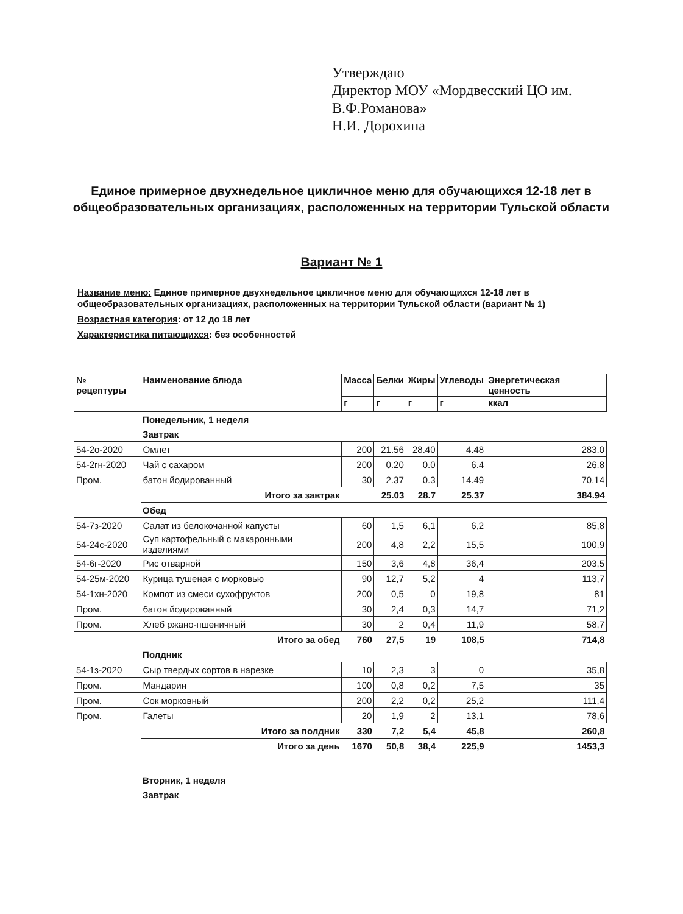Утверждаю
Директор МОУ «Мордвесский ЦО им.
В.Ф.Романова»
Н.И. Дорохина
Единое примерное двухнедельное цикличное меню для обучающихся 12-18 лет в общеобразовательных организациях, расположенных на территории Тульской области
Вариант № 1
Название меню: Единое примерное двухнедельное цикличное меню для обучающихся 12-18 лет в общеобразовательных организациях, расположенных на территории Тульской области (вариант № 1)
Возрастная категория: от 12 до 18 лет
Характеристика питающихся: без особенностей
| № рецептуры | Наименование блюда | Масса | Белки | Жиры | Углеводы | Энергетическая ценность |
| --- | --- | --- | --- | --- | --- | --- |
| | | г | г | г | г | ккал |
| | Понедельник, 1 неделя | | | | | |
| | Завтрак | | | | | |
| 54-2о-2020 | Омлет | 200 | 21.56 | 28.40 | 4.48 | 283.0 |
| 54-2гн-2020 | Чай с сахаром | 200 | 0.20 | 0.0 | 6.4 | 26.8 |
| Пром. | батон йодированный | 30 | 2.37 | 0.3 | 14.49 | 70.14 |
| | Итого за завтрак | | 25.03 | 28.7 | 25.37 | 384.94 |
| | Обед | | | | | |
| 54-7з-2020 | Салат из белокочанной капусты | 60 | 1,5 | 6,1 | 6,2 | 85,8 |
| 54-24с-2020 | Суп картофельный с макаронными изделиями | 200 | 4,8 | 2,2 | 15,5 | 100,9 |
| 54-6г-2020 | Рис отварной | 150 | 3,6 | 4,8 | 36,4 | 203,5 |
| 54-25м-2020 | Курица тушеная с морковью | 90 | 12,7 | 5,2 | 4 | 113,7 |
| 54-1хн-2020 | Компот из смеси сухофруктов | 200 | 0,5 | 0 | 19,8 | 81 |
| Пром. | батон йодированный | 30 | 2,4 | 0,3 | 14,7 | 71,2 |
| Пром. | Хлеб ржано-пшеничный | 30 | 2 | 0,4 | 11,9 | 58,7 |
| | Итого за обед | 760 | 27,5 | 19 | 108,5 | 714,8 |
| | Полдник | | | | | |
| 54-1з-2020 | Сыр твердых сортов в нарезке | 10 | 2,3 | 3 | 0 | 35,8 |
| Пром. | Мандарин | 100 | 0,8 | 0,2 | 7,5 | 35 |
| Пром. | Сок морковный | 200 | 2,2 | 0,2 | 25,2 | 111,4 |
| Пром. | Галеты | 20 | 1,9 | 2 | 13,1 | 78,6 |
| | Итого за полдник | 330 | 7,2 | 5,4 | 45,8 | 260,8 |
| | Итого за день | 1670 | 50,8 | 38,4 | 225,9 | 1453,3 |
| | Вторник, 1 неделя | | | | | |
| | Завтрак | | | | | |